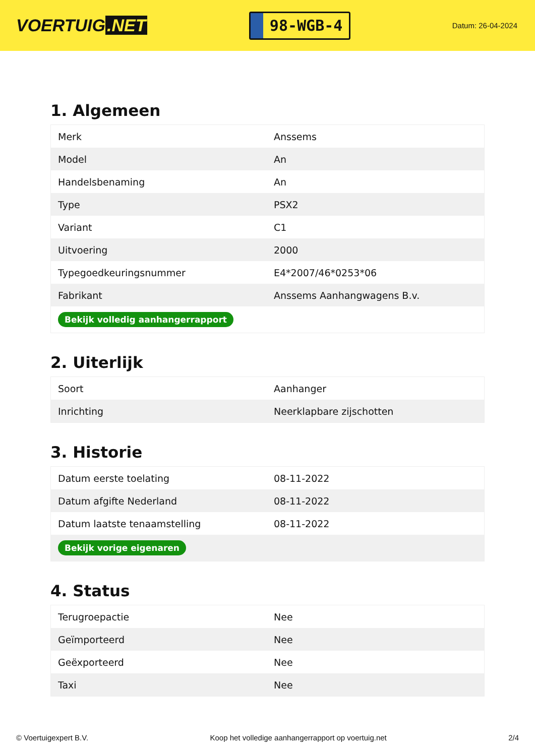VOERTUIG.NET
98-WGB-4
Datum: 26-04-2024
1. Algemeen
| Merk | Anssems |
| Model | An |
| Handelsbenaming | An |
| Type | PSX2 |
| Variant | C1 |
| Uitvoering | 2000 |
| Typegoedkeuringsnummer | E4*2007/46*0253*06 |
| Fabrikant | Anssems Aanhangwagens B.v. |
| Bekijk volledig aanhangerrapport | |
2. Uiterlijk
| Soort | Aanhanger |
| Inrichting | Neerklapbare zijschotten |
3. Historie
| Datum eerste toelating | 08-11-2022 |
| Datum afgifte Nederland | 08-11-2022 |
| Datum laatste tenaamstelling | 08-11-2022 |
| Bekijk vorige eigenaren | |
4. Status
| Terugroepactie | Nee |
| Geïmporteerd | Nee |
| Geëxporteerd | Nee |
| Taxi | Nee |
© Voertuigexpert B.V. Koop het volledige aanhangerrapport op voertuig.net 2/4